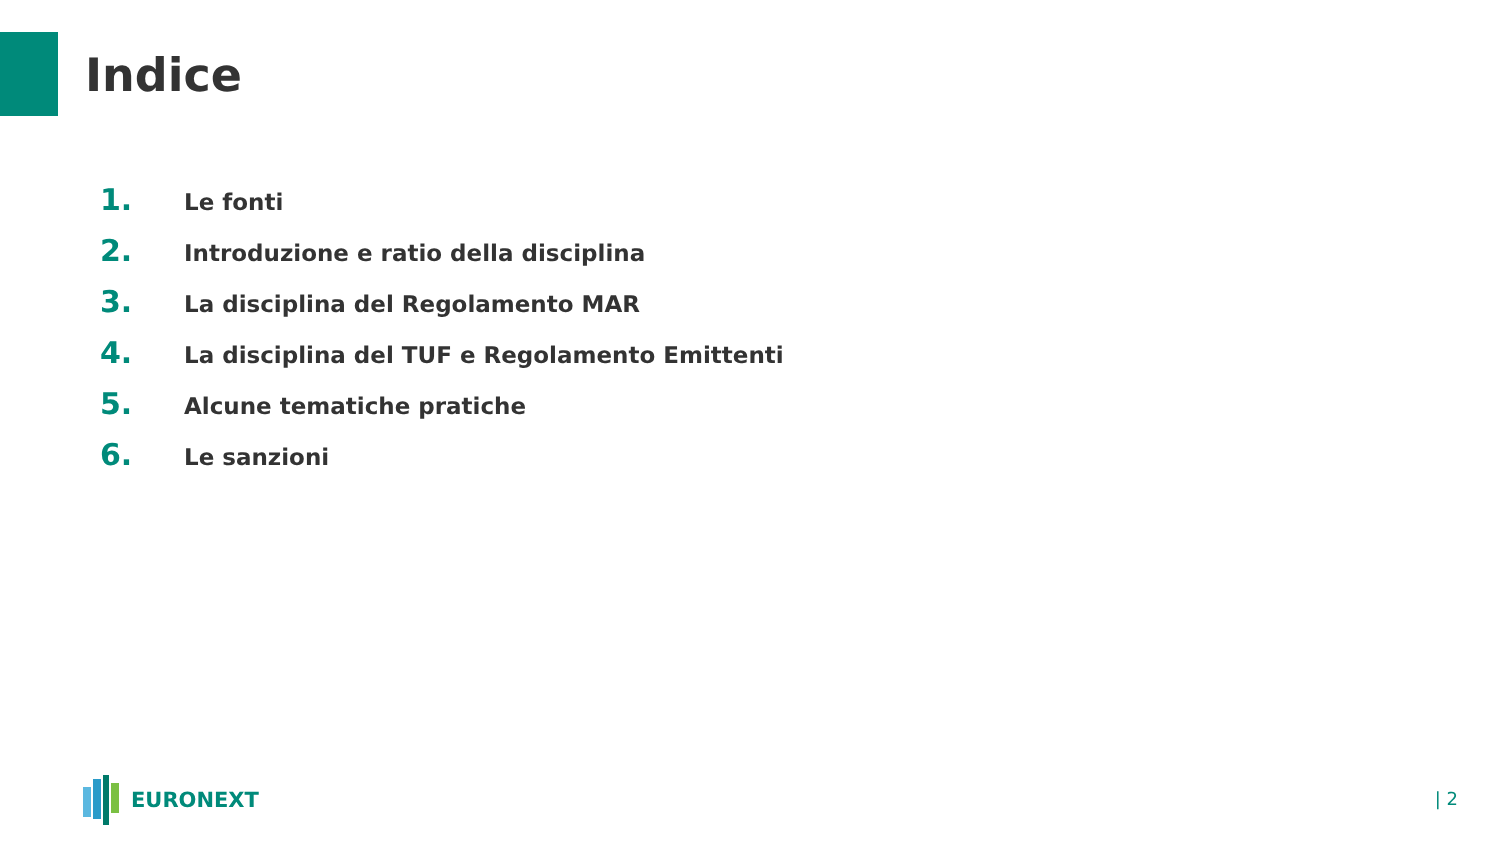Indice
1. Le fonti
2. Introduzione e ratio della disciplina
3. La disciplina del Regolamento MAR
4. La disciplina del TUF e Regolamento Emittenti
5. Alcune tematiche pratiche
6. Le sanzioni
EURONEXT
| 2